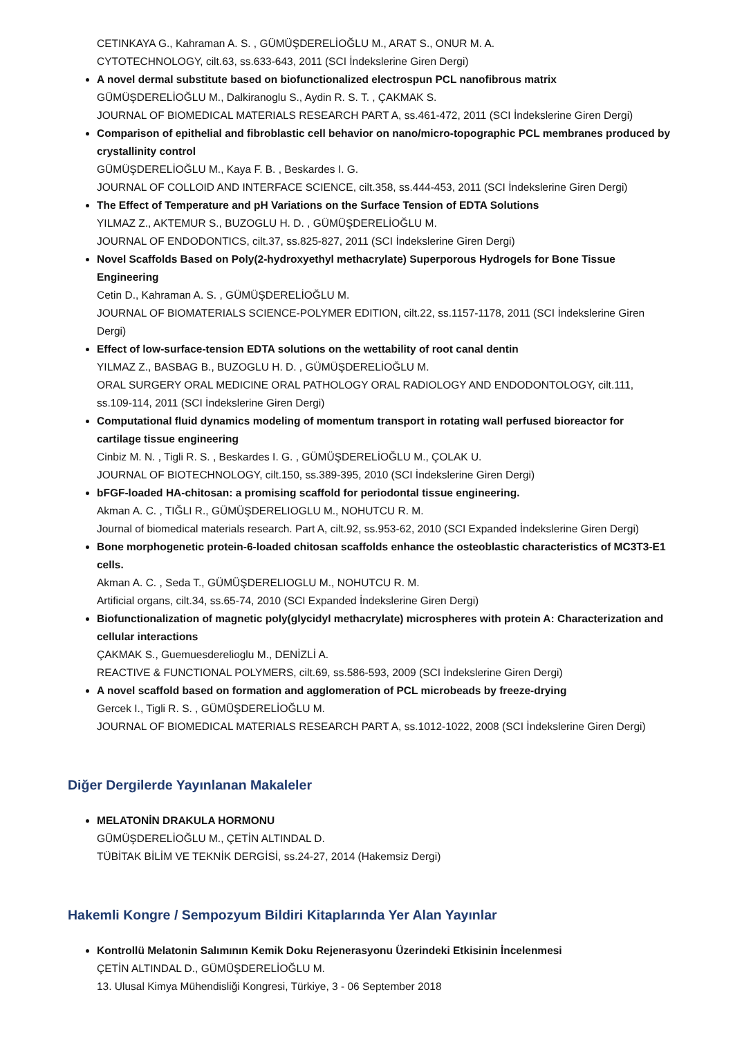CETINKAYA G., Kahraman A. S. , GÜMÜŞDERELİOĞLU M., ARAT S., ONUR M. A.
CYTOTECHNOLOGY, cilt.63, ss.633-643, 2011 (SCI İndekslerine Giren Dergi)
A novel dermal substitute based on biofunctionalized electrospun PCL nanofibrous matrix
GÜMÜŞDERELİOĞLU M., Dalkiranoglu S., Aydin R. S. T. , ÇAKMAK S.
JOURNAL OF BIOMEDICAL MATERIALS RESEARCH PART A, ss.461-472, 2011 (SCI İndekslerine Giren Dergi)
Comparison of epithelial and fibroblastic cell behavior on nano/micro-topographic PCL membranes produced by crystallinity control
GÜMÜŞDERELİOĞLU M., Kaya F. B. , Beskardes I. G.
JOURNAL OF COLLOID AND INTERFACE SCIENCE, cilt.358, ss.444-453, 2011 (SCI İndekslerine Giren Dergi)
The Effect of Temperature and pH Variations on the Surface Tension of EDTA Solutions
YILMAZ Z., AKTEMUR S., BUZOGLU H. D. , GÜMÜŞDERELİOĞLU M.
JOURNAL OF ENDODONTICS, cilt.37, ss.825-827, 2011 (SCI İndekslerine Giren Dergi)
Novel Scaffolds Based on Poly(2-hydroxyethyl methacrylate) Superporous Hydrogels for Bone Tissue Engineering
Cetin D., Kahraman A. S. , GÜMÜŞDERELİOĞLU M.
JOURNAL OF BIOMATERIALS SCIENCE-POLYMER EDITION, cilt.22, ss.1157-1178, 2011 (SCI İndekslerine Giren Dergi)
Effect of low-surface-tension EDTA solutions on the wettability of root canal dentin
YILMAZ Z., BASBAG B., BUZOGLU H. D. , GÜMÜŞDERELİOĞLU M.
ORAL SURGERY ORAL MEDICINE ORAL PATHOLOGY ORAL RADIOLOGY AND ENDODONTOLOGY, cilt.111, ss.109-114, 2011 (SCI İndekslerine Giren Dergi)
Computational fluid dynamics modeling of momentum transport in rotating wall perfused bioreactor for cartilage tissue engineering
Cinbiz M. N. , Tigli R. S. , Beskardes I. G. , GÜMÜŞDERELİOĞLU M., ÇOLAK U.
JOURNAL OF BIOTECHNOLOGY, cilt.150, ss.389-395, 2010 (SCI İndekslerine Giren Dergi)
bFGF-loaded HA-chitosan: a promising scaffold for periodontal tissue engineering.
Akman A. C. , TIĞLI R., GÜMÜŞDERELIOGLU M., NOHUTCU R. M.
Journal of biomedical materials research. Part A, cilt.92, ss.953-62, 2010 (SCI Expanded İndekslerine Giren Dergi)
Bone morphogenetic protein-6-loaded chitosan scaffolds enhance the osteoblastic characteristics of MC3T3-E1 cells.
Akman A. C. , Seda T., GÜMÜŞDERELIOGLU M., NOHUTCU R. M.
Artificial organs, cilt.34, ss.65-74, 2010 (SCI Expanded İndekslerine Giren Dergi)
Biofunctionalization of magnetic poly(glycidyl methacrylate) microspheres with protein A: Characterization and cellular interactions
ÇAKMAK S., Guemuesderelioglu M., DENİZLİ A.
REACTIVE & FUNCTIONAL POLYMERS, cilt.69, ss.586-593, 2009 (SCI İndekslerine Giren Dergi)
A novel scaffold based on formation and agglomeration of PCL microbeads by freeze-drying
Gercek I., Tigli R. S. , GÜMÜŞDERELİOĞLU M.
JOURNAL OF BIOMEDICAL MATERIALS RESEARCH PART A, ss.1012-1022, 2008 (SCI İndekslerine Giren Dergi)
Diğer Dergilerde Yayınlanan Makaleler
MELATONİN DRAKULA HORMONU
GÜMÜŞDERELİOĞLU M., ÇETİN ALTINDAL D.
TÜBİTAK BİLİM VE TEKNİK DERGİSİ, ss.24-27, 2014 (Hakemsiz Dergi)
Hakemli Kongre / Sempozyum Bildiri Kitaplarında Yer Alan Yayınlar
Kontrollü Melatonin Salımının Kemik Doku Rejenerasyonu Üzerindeki Etkisinin İncelenmesi
ÇETİN ALTINDAL D., GÜMÜŞDERELİOĞLU M.
13. Ulusal Kimya Mühendisliği Kongresi, Türkiye, 3 - 06 September 2018